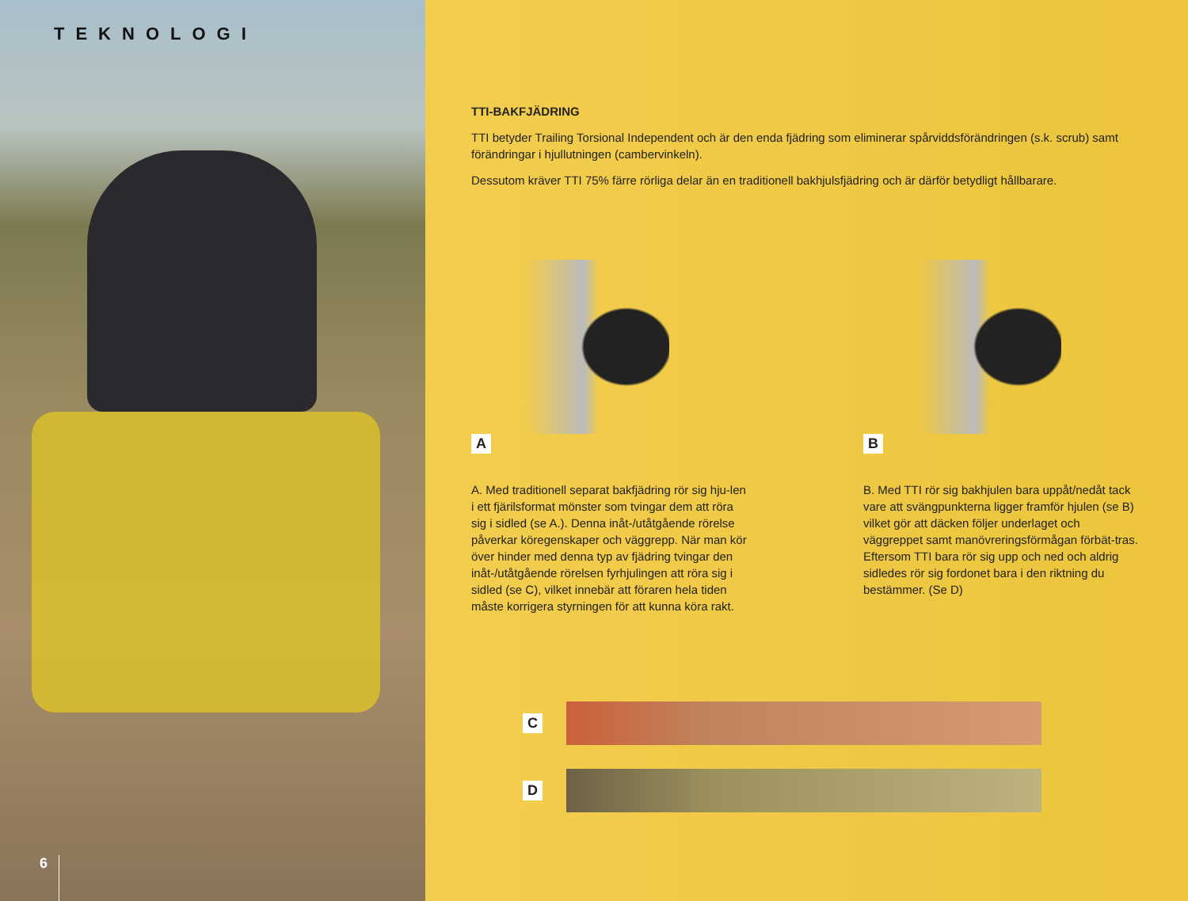TEKNOLOGI
6
TTI-BAKFJÄDRING
TTI betyder Trailing Torsional Independent och är den enda fjädring som eliminerar spårviddsförändringen (s.k. scrub) samt förändringar i hjullutningen (cambervinkeln).
Dessutom kräver TTI 75% färre rörliga delar än en traditionell bakhjulsfjädring och är därför betydligt hållbarare.
A B
A. Med traditionell separat bakfjädring rör sig hju-len i ett fjärilsformat mönster som tvingar dem att röra sig i sidled (se A.). Denna inåt-/utåtgående rörelse påverkar köregenskaper och väggrepp. När man kör över hinder med denna typ av fjädring tvingar den inåt-/utåtgående rörelsen fyrhjulingen att röra sig i sidled (se C), vilket innebär att föraren hela tiden måste korrigera styrningen för att kunna köra rakt.
B. Med TTI rör sig bakhjulen bara uppåt/nedåt tack vare att svängpunkterna ligger framför hjulen (se B) vilket gör att däcken följer underlaget och väggreppet samt manövreringsförmågan förbät-tras. Eftersom TTI bara rör sig upp och ned och aldrig sidledes rör sig fordonet bara i den riktning du bestämmer. (Se D)
C
D